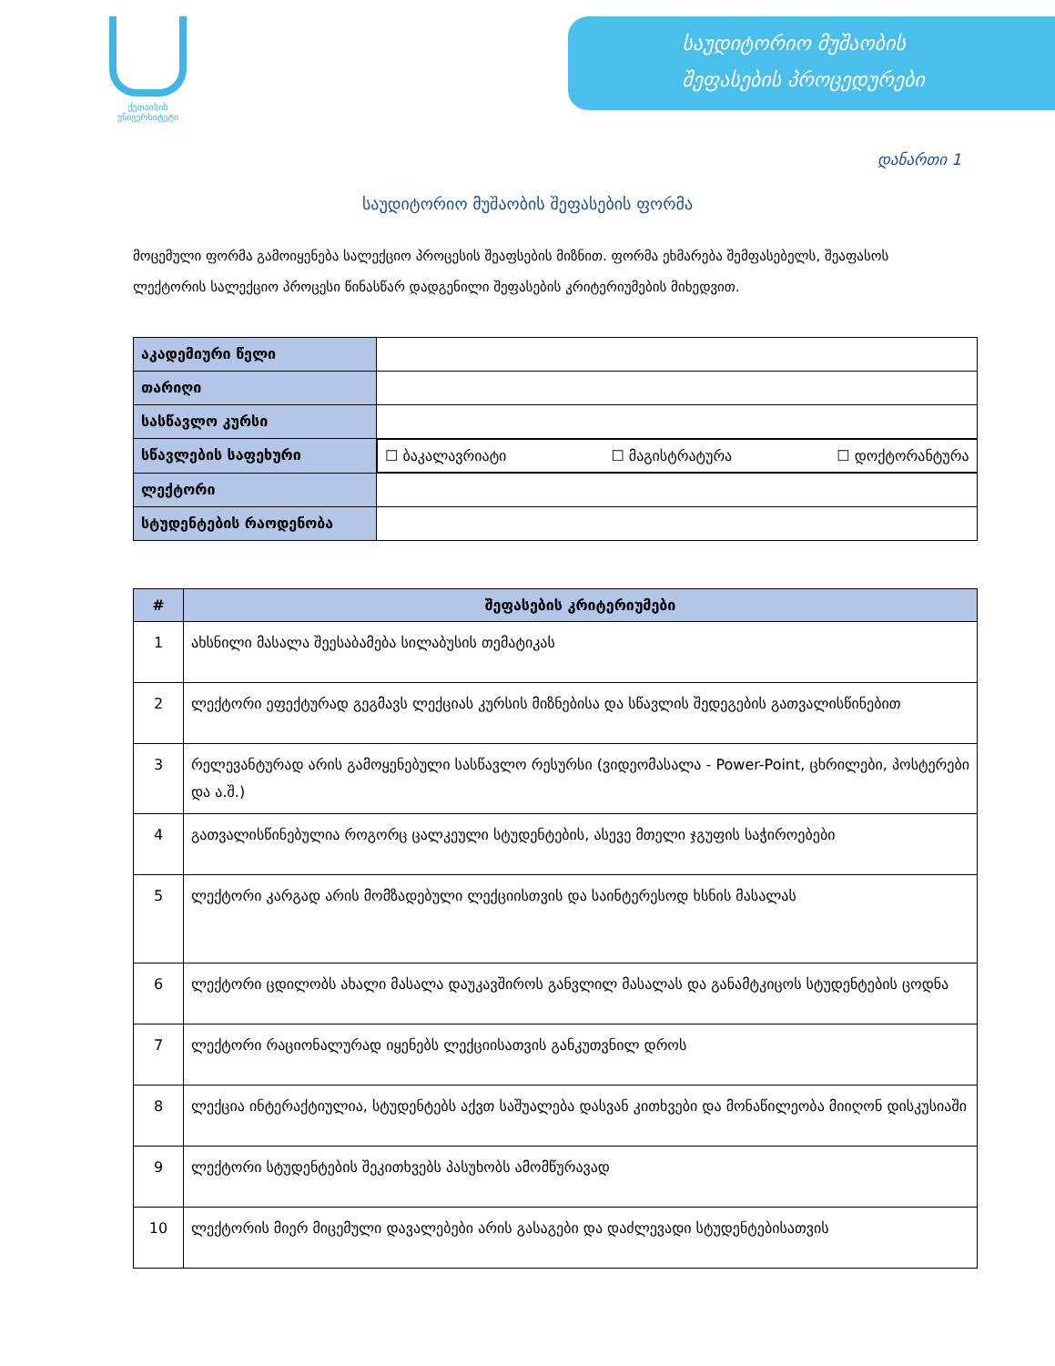ქუთაისის
უნივერსიტეტი
საუდიტორიო მუშაობის
შეფასების პროცედურები
დანართი 1
საუდიტორიო მუშაობის შეფასების ფორმა
მოცემული ფორმა გამოიყენება სალექციო პროცესის შეაფსების მიზნით. ფორმა ეხმარება შემფასებელს, შეაფასოს ლექტორის სალექციო პროცესი წინასწარ დადგენილი შეფასების კრიტერიუმების მიხედვით.
| აკადემიური წელი | |
| თარიღი | |
| სასწავლო კურსი | |
| სწავლების საფეხური | ☐ ბაკალავრიატი ☐ მაგისტრატურა ☐ დოქტორანტურა |
| ლექტორი | |
| სტუდენტების რაოდენობა | |
| # | შეფასების კრიტერიუმები |
| --- | --- |
| 1 | ახსნილი მასალა შეესაბამება სილაბუსის თემატიკას |
| 2 | ლექტორი ეფექტურად გეგმავს ლექციას კურსის მიზნებისა და სწავლის შედეგების გათვალისწინებით |
| 3 | რელევანტურად არის გამოყენებული სასწავლო რესურსი (ვიდეომასალა - Power-Point, ცხრილები, პოსტერები და ა.შ.) |
| 4 | გათვალისწინებულია როგორც ცალკეული სტუდენტების, ასევე მთელი ჯგუფის საჭიროებები |
| 5 | ლექტორი კარგად არის მომზადებული ლექციისთვის და საინტერესოდ ხსნის მასალას |
| 6 | ლექტორი ცდილობს ახალი მასალა დაუკავშიროს განვლილ მასალას და განამტკიცოს სტუდენტების ცოდნა |
| 7 | ლექტორი რაციონალურად იყენებს ლექციისათვის განკუთვნილ დროს |
| 8 | ლექცია ინტერაქტიულია, სტუდენტებს აქვთ საშუალება დასვან კითხვები და მონაწილეობა მიიღონ დისკუსიაში |
| 9 | ლექტორი სტუდენტების შეკითხვებს პასუხობს ამომწურავად |
| 10 | ლექტორის მიერ მიცემული დავალებები არის გასაგები და დაძლევადი სტუდენტებისათვის |